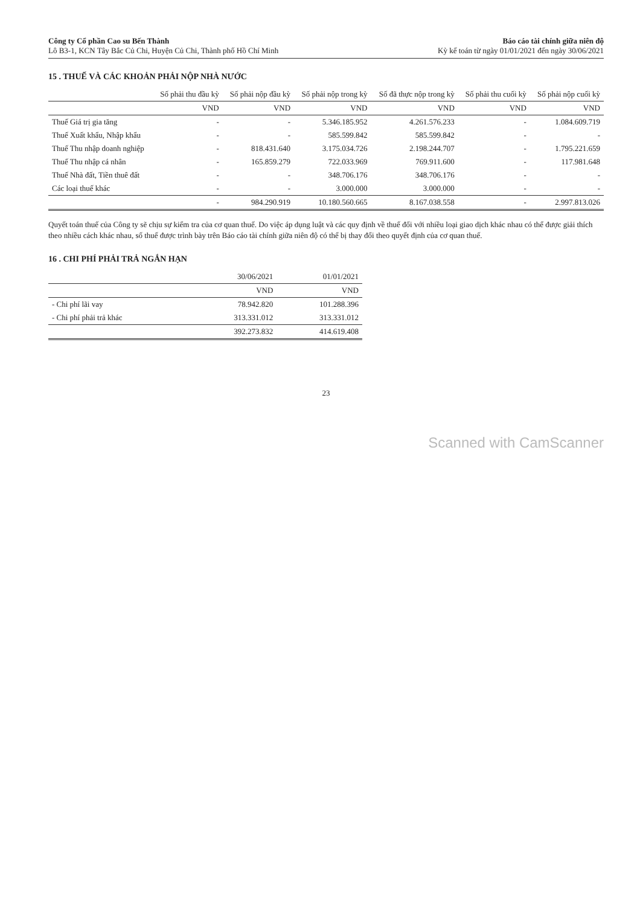Công ty Cổ phần Cao su Bến Thành
Lô B3-1, KCN Tây Bắc Củ Chi, Huyện Củ Chi, Thành phố Hồ Chí Minh
Báo cáo tài chính giữa niên độ
Kỳ kế toán từ ngày 01/01/2021 đến ngày 30/06/2021
15 . THUẾ VÀ CÁC KHOẢN PHẢI NỘP NHÀ NƯỚC
| | Số phải thu đầu kỳ | Số phải nộp đầu kỳ | Số phải nộp trong kỳ | Số đã thực nộp trong kỳ | Số phải thu cuối kỳ | Số phải nộp cuối kỳ |
| --- | --- | --- | --- | --- | --- | --- |
| | VND | VND | VND | VND | VND | VND |
| Thuế Giá trị gia tăng | - | - | 5.346.185.952 | 4.261.576.233 | - | 1.084.609.719 |
| Thuế Xuất khẩu, Nhập khẩu | - | - | 585.599.842 | 585.599.842 | - | - |
| Thuế Thu nhập doanh nghiệp | - | 818.431.640 | 3.175.034.726 | 2.198.244.707 | - | 1.795.221.659 |
| Thuế Thu nhập cá nhân | - | 165.859.279 | 722.033.969 | 769.911.600 | - | 117.981.648 |
| Thuế Nhà đất, Tiền thuê đất | - | - | 348.706.176 | 348.706.176 | - | - |
| Các loại thuế khác | - | - | 3.000.000 | 3.000.000 | - | - |
| | - | 984.290.919 | 10.180.560.665 | 8.167.038.558 | - | 2.997.813.026 |
Quyết toán thuế của Công ty sẽ chịu sự kiểm tra của cơ quan thuế. Do việc áp dụng luật và các quy định về thuế đối với nhiều loại giao dịch khác nhau có thể được giải thích theo nhiều cách khác nhau, số thuế được trình bày trên Báo cáo tài chính giữa niên độ có thể bị thay đổi theo quyết định của cơ quan thuế.
16 . CHI PHÍ PHẢI TRẢ NGẮN HẠN
| | 30/06/2021 | 01/01/2021 |
| --- | --- | --- |
| | VND | VND |
| - Chi phí lãi vay | 78.942.820 | 101.288.396 |
| - Chi phí phải trả khác | 313.331.012 | 313.331.012 |
| | 392.273.832 | 414.619.408 |
23
Scanned with CamScanner